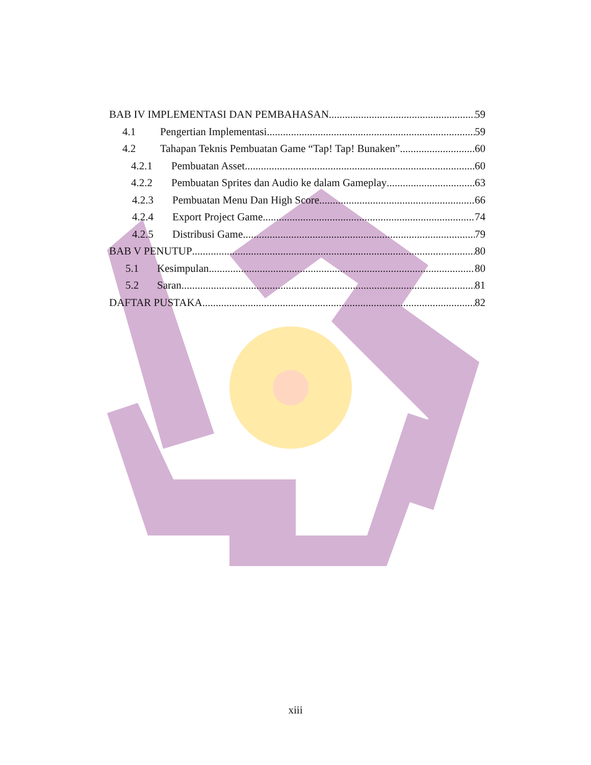BAB IV IMPLEMENTASI DAN PEMBAHASAN 59
4.1 Pengertian Implementasi 59
4.2 Tahapan Teknis Pembuatan Game “Tap! Tap! Bunaken” 60
4.2.1 Pembuatan Asset 60
4.2.2 Pembuatan Sprites dan Audio ke dalam Gameplay 63
4.2.3 Pembuatan Menu Dan High Score 66
4.2.4 Export Project Game 74
4.2.5 Distribusi Game 79
BAB V PENUTUP 80
5.1 Kesimpulan 80
5.2 Saran 81
DAFTAR PUSTAKA 82
xiii